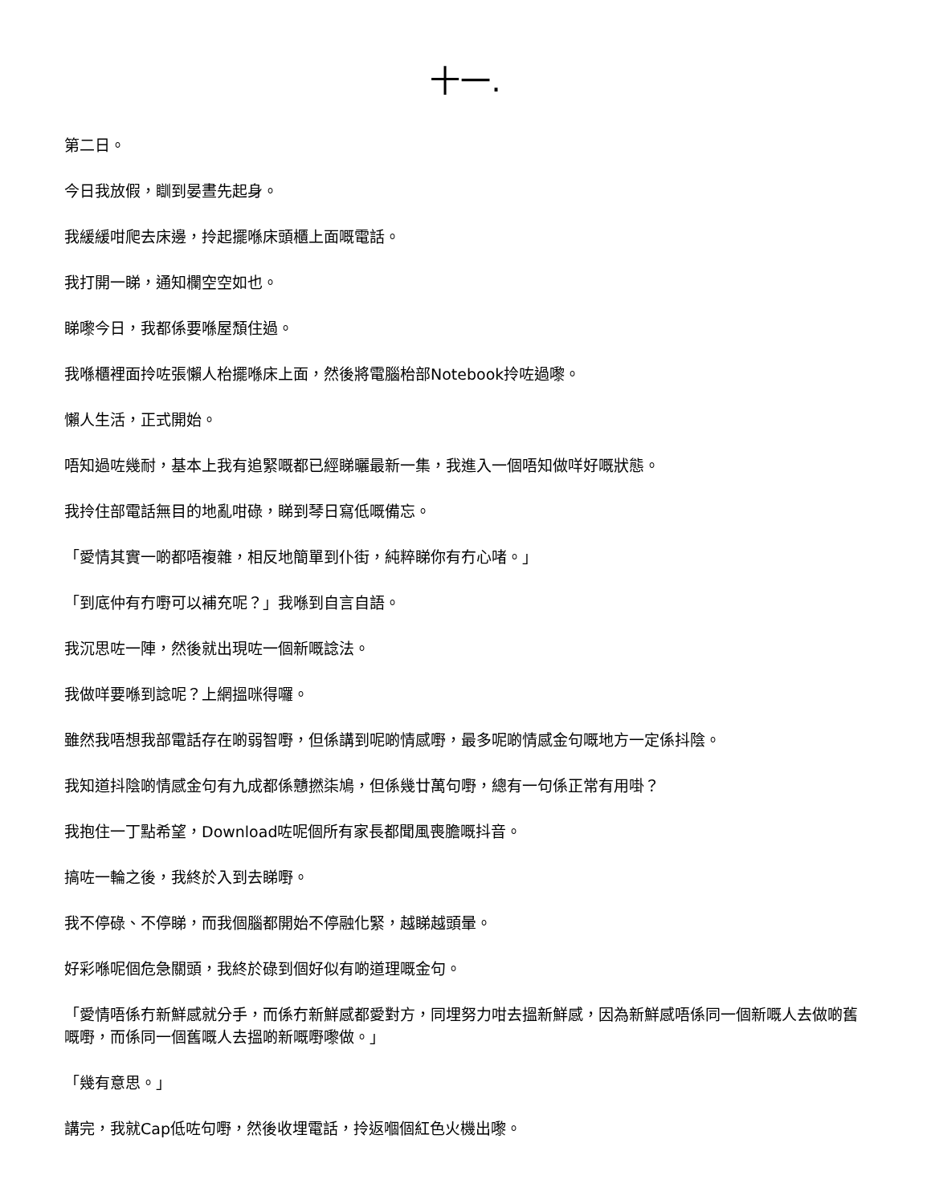十一.
第二日。
今日我放假，瞓到晏晝先起身。
我緩緩咁爬去床邊，拎起擺喺床頭櫃上面嘅電話。
我打開一睇，通知欄空空如也。
睇嚟今日，我都係要喺屋頹住過。
我喺櫃裡面拎咗張懶人枱擺喺床上面，然後將電腦枱部Notebook拎咗過嚟。
懶人生活，正式開始。
唔知過咗幾耐，基本上我有追緊嘅都已經睇曬最新一集，我進入一個唔知做咩好嘅狀態。
我拎住部電話無目的地亂咁碌，睇到琴日寫低嘅備忘。
「愛情其實一啲都唔複雜，相反地簡單到仆街，純粹睇你有冇心啫。」
「到底仲有冇嘢可以補充呢？」我喺到自言自語。
我沉思咗一陣，然後就出現咗一個新嘅諗法。
我做咩要喺到諗呢？上網搵咪得囉。
雖然我唔想我部電話存在啲弱智嘢，但係講到呢啲情感嘢，最多呢啲情感金句嘅地方一定係抖陰。
我知道抖陰啲情感金句有九成都係戇撚柒鳩，但係幾廿萬句嘢，總有一句係正常有用啩？
我抱住一丁點希望，Download咗呢個所有家長都聞風喪膽嘅抖音。
搞咗一輪之後，我終於入到去睇嘢。
我不停碌、不停睇，而我個腦都開始不停融化緊，越睇越頭暈。
好彩喺呢個危急關頭，我終於碌到個好似有啲道理嘅金句。
「愛情唔係冇新鮮感就分手，而係冇新鮮感都愛對方，同埋努力咁去搵新鮮感，因為新鮮感唔係同一個新嘅人去做啲舊嘅嘢，而係同一個舊嘅人去搵啲新嘅嘢嚟做。」
「幾有意思。」
講完，我就Cap低咗句嘢，然後收埋電話，拎返嗰個紅色火機出嚟。